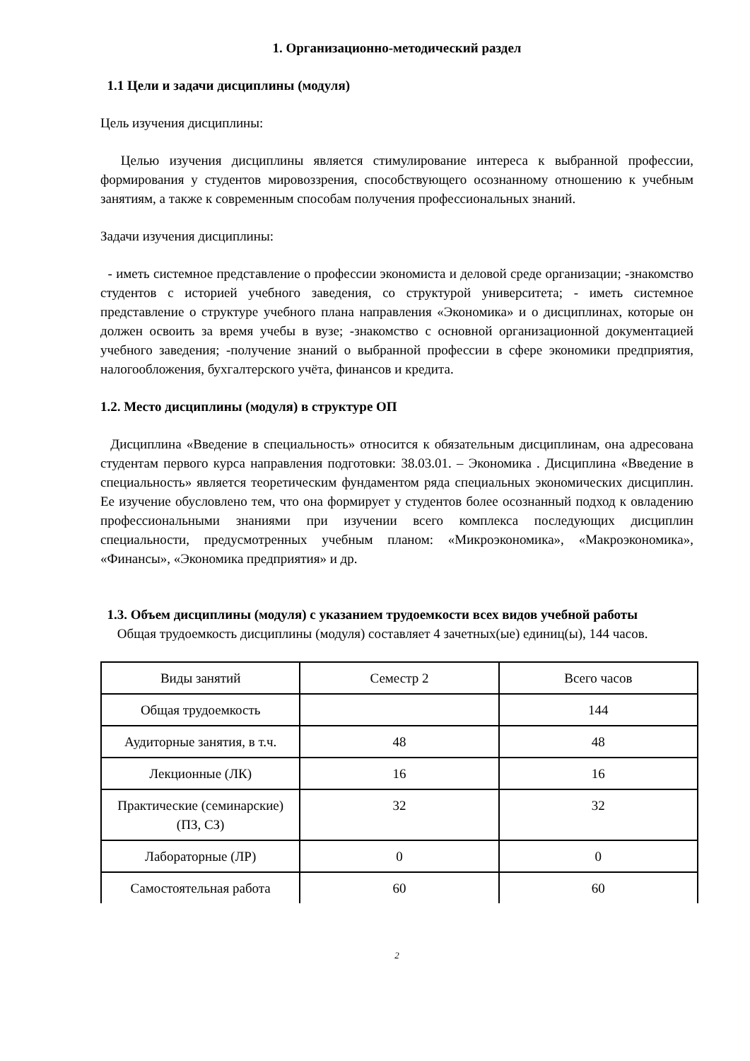1. Организационно-методический раздел
1.1 Цели и задачи дисциплины (модуля)
Цель изучения дисциплины:
Целью изучения дисциплины является стимулирование интереса к выбранной профессии, формирования у студентов мировоззрения, способствующего осознанному отношению к учебным занятиям, а также к современным способам получения профессиональных знаний.
Задачи изучения дисциплины:
- иметь системное представление о профессии экономиста и деловой среде организации; -знакомство студентов с историей учебного заведения, со структурой университета; - иметь системное представление о структуре учебного плана направления «Экономика» и о дисциплинах, которые он должен освоить за время учебы в вузе; -знакомство с основной организационной документацией учебного заведения; -получение знаний о выбранной профессии в сфере экономики предприятия, налогообложения, бухгалтерского учёта, финансов и кредита.
1.2. Место дисциплины (модуля) в структуре ОП
Дисциплина «Введение в специальность» относится к обязательным дисциплинам, она адресована студентам первого курса направления подготовки: 38.03.01. – Экономика . Дисциплина «Введение в специальность» является теоретическим фундаментом ряда специальных экономических дисциплин. Ее изучение обусловлено тем, что она формирует у студентов более осознанный подход к овладению профессиональными знаниями при изучении всего комплекса последующих дисциплин специальности, предусмотренных учебным планом: «Микроэкономика», «Макроэкономика», «Финансы», «Экономика предприятия» и др.
1.3. Объем дисциплины (модуля) с указанием трудоемкости всех видов учебной работы
Общая трудоемкость дисциплины (модуля) составляет 4 зачетных(ые) единиц(ы), 144 часов.
| Виды занятий | Семестр 2 | Всего часов |
| Общая трудоемкость | | 144 |
| Аудиторные занятия, в т.ч. | 48 | 48 |
| Лекционные (ЛК) | 16 | 16 |
| Практические (семинарские) (ПЗ, СЗ) | 32 | 32 |
| Лабораторные (ЛР) | 0 | 0 |
| Самостоятельная работа | 60 | 60 |
2